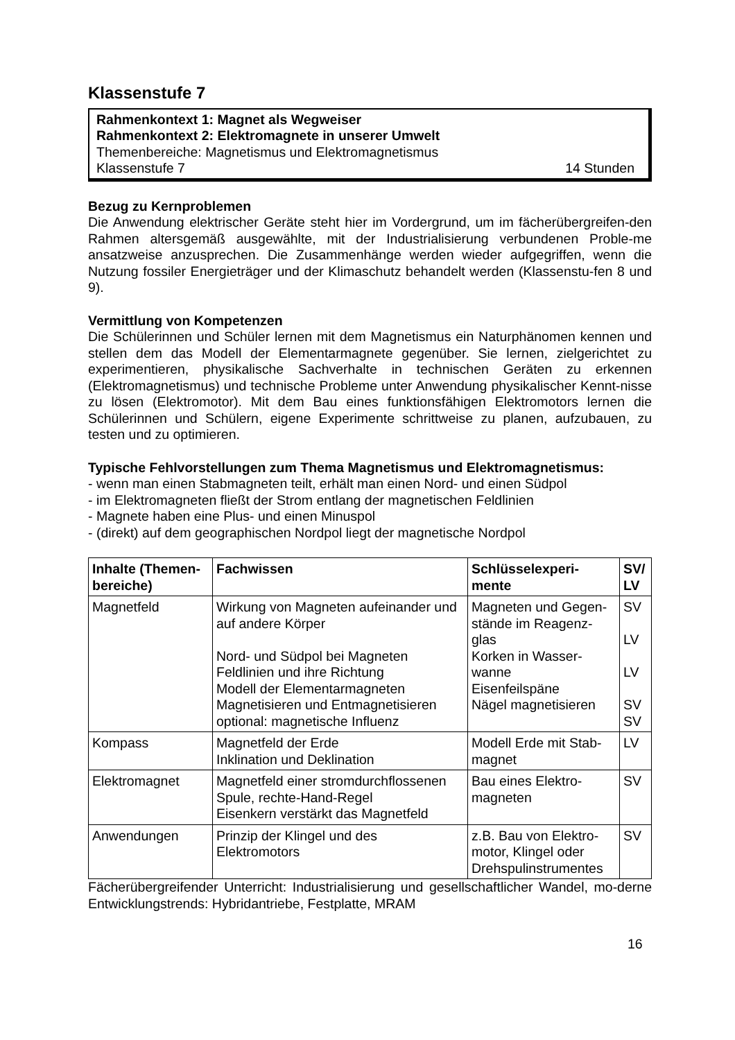Klassenstufe 7
Rahmenkontext 1: Magnet als Wegweiser
Rahmenkontext 2: Elektromagnete in unserer Umwelt
Themenbereiche: Magnetismus und Elektromagnetismus
Klassenstufe 7 14 Stunden
Bezug zu Kernproblemen
Die Anwendung elektrischer Geräte steht hier im Vordergrund, um im fächerübergreifen-den Rahmen altersgemäß ausgewählte, mit der Industrialisierung verbundenen Proble-me ansatzweise anzusprechen. Die Zusammenhänge werden wieder aufgegriffen, wenn die Nutzung fossiler Energieträger und der Klimaschutz behandelt werden (Klassenstu-fen 8 und 9).
Vermittlung von Kompetenzen
Die Schülerinnen und Schüler lernen mit dem Magnetismus ein Naturphänomen kennen und stellen dem das Modell der Elementarmagnete gegenüber. Sie lernen, zielgerichtet zu experimentieren, physikalische Sachverhalte in technischen Geräten zu erkennen (Elektromagnetismus) und technische Probleme unter Anwendung physikalischer Kennt-nisse zu lösen (Elektromotor). Mit dem Bau eines funktionsfähigen Elektromotors lernen die Schülerinnen und Schülern, eigene Experimente schrittweise zu planen, aufzubauen, zu testen und zu optimieren.
Typische Fehlvorstellungen zum Thema Magnetismus und Elektromagnetismus:
- wenn man einen Stabmagneten teilt, erhält man einen Nord- und einen Südpol
- im Elektromagneten fließt der Strom entlang der magnetischen Feldlinien
- Magnete haben eine Plus- und einen Minuspol
- (direkt) auf dem geographischen Nordpol liegt der magnetische Nordpol
| Inhalte (Themen-bereiche) | Fachwissen | Schlüsselexperi-mente | SV/ LV |
| --- | --- | --- | --- |
| Magnetfeld | Wirkung von Magneten aufeinander und auf andere Körper Nord- und Südpol bei Magneten Feldlinien und ihre Richtung Modell der Elementarmagneten Magnetisieren und Entmagnetisieren optional: magnetische Influenz | Magneten und Gegen-stände im Reagenz-glas Korken in Wasser-wanne Eisenfeilspäne Nägel magnetisieren | SV LV LV SV SV |
| Kompass | Magnetfeld der Erde Inklination und Deklination | Modell Erde mit Stab-magnet | LV |
| Elektromagnet | Magnetfeld einer stromdurchflossenen Spule, rechte-Hand-Regel Eisenkern verstärkt das Magnetfeld | Bau eines Elektro-magneten | SV |
| Anwendungen | Prinzip der Klingel und des Elektromotors | z.B. Bau von Elektro-motor, Klingel oder Drehspulinstrumentes | SV |
Fächerübergreifender Unterricht: Industrialisierung und gesellschaftlicher Wandel, mo-derne Entwicklungstrends: Hybridantriebe, Festplatte, MRAM
16